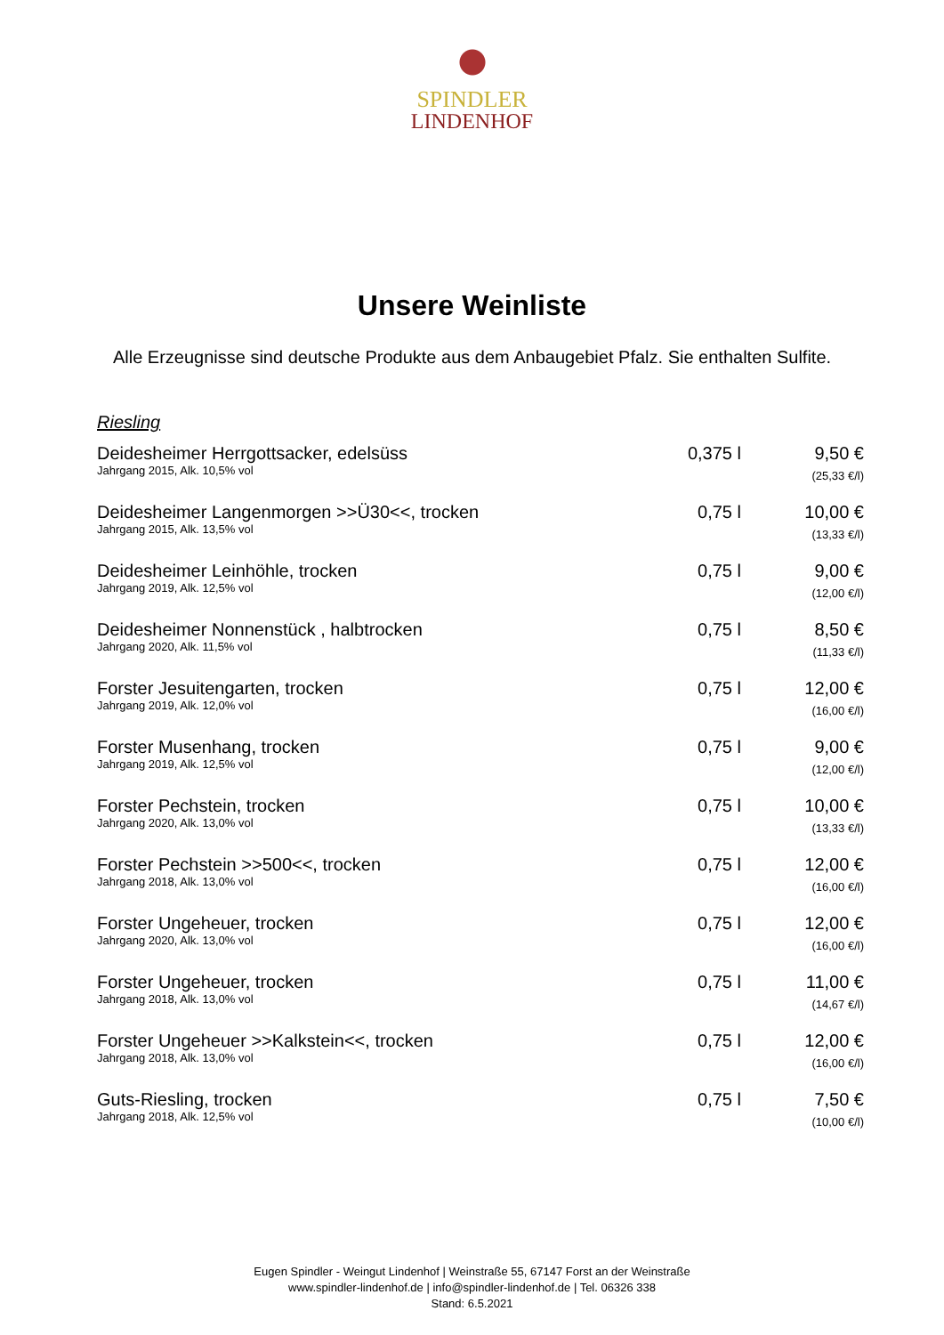SPINDLER
LINDENHOF
Unsere Weinliste
Alle Erzeugnisse sind deutsche Produkte aus dem Anbaugebiet Pfalz. Sie enthalten Sulfite.
Riesling
| Deidesheimer Herrgottsacker, edelsüss Jahrgang 2015, Alk. 10,5% vol | 0,375 l | 9,50 € (25,33 €/l) |
| Deidesheimer Langenmorgen >>Ü30<<, trocken Jahrgang 2015, Alk. 13,5% vol | 0,75 l | 10,00 € (13,33 €/l) |
| Deidesheimer Leinhöhle, trocken Jahrgang 2019, Alk. 12,5% vol | 0,75 l | 9,00 € (12,00 €/l) |
| Deidesheimer Nonnenstück , halbtrocken Jahrgang 2020, Alk. 11,5% vol | 0,75 l | 8,50 € (11,33 €/l) |
| Forster Jesuitengarten, trocken Jahrgang 2019, Alk. 12,0% vol | 0,75 l | 12,00 € (16,00 €/l) |
| Forster Musenhang, trocken Jahrgang 2019, Alk. 12,5% vol | 0,75 l | 9,00 € (12,00 €/l) |
| Forster Pechstein, trocken Jahrgang 2020, Alk. 13,0% vol | 0,75 l | 10,00 € (13,33 €/l) |
| Forster Pechstein >>500<<, trocken Jahrgang 2018, Alk. 13,0% vol | 0,75 l | 12,00 € (16,00 €/l) |
| Forster Ungeheuer, trocken Jahrgang 2020, Alk. 13,0% vol | 0,75 l | 12,00 € (16,00 €/l) |
| Forster Ungeheuer, trocken Jahrgang 2018, Alk. 13,0% vol | 0,75 l | 11,00 € (14,67 €/l) |
| Forster Ungeheuer >>Kalkstein<<, trocken Jahrgang 2018, Alk. 13,0% vol | 0,75 l | 12,00 € (16,00 €/l) |
| Guts-Riesling, trocken Jahrgang 2018, Alk. 12,5% vol | 0,75 l | 7,50 € (10,00 €/l) |
Eugen Spindler - Weingut Lindenhof | Weinstraße 55, 67147 Forst an der Weinstraße
www.spindler-lindenhof.de | info@spindler-lindenhof.de | Tel. 06326 338
Stand: 6.5.2021